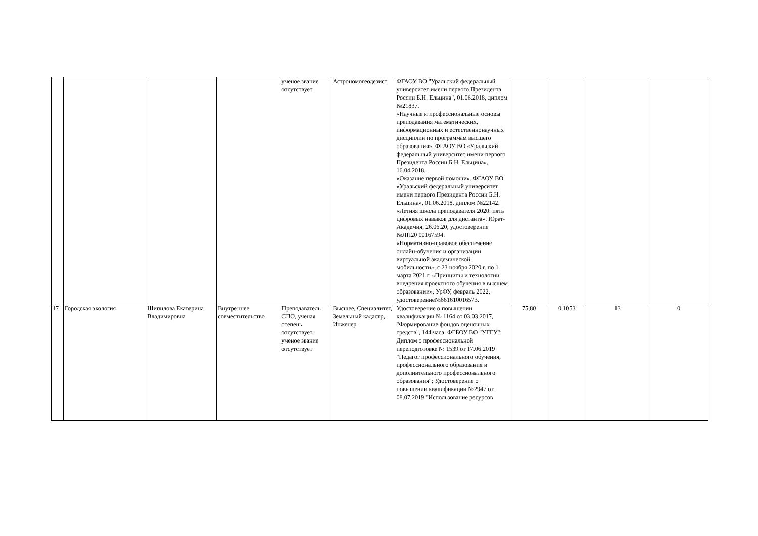| | | | | ученое звание отсутствует | Астрономогеодезист | ФГАОУ ВО "Уральский федеральный университет имени первого Президента России Б.Н. Ельцина", 01.06.2018, диплом №21837. «Научные и профессиональные основы преподавания математических, информационных и естественнонаучных дисциплин по программам высшего образования». ФГАОУ ВО «Уральский федеральный университет имени первого Президента России Б.Н. Ельцина», 16.04.2018. «Оказание первой помощи». ФГАОУ ВО «Уральский федеральный университет имени первого Президента России Б.Н. Ельцина», 01.06.2018, диплом №22142. «Летняя школа преподавателя 2020: пять цифровых навыков для дистанта». Юрат-Академия, 26.06.20, удостоверение №ЛП20 00167594. «Нормативно-правовое обеспечение онлайн-обучения и организации виртуальной академической мобильности», с 23 ноября 2020 г. по 1 марта 2021 г. «Принципы и технологии внедрения проектного обучения в высшем образовании», УрФУ, февраль 2022, удостоверение№661610016573. | | | | |
| 17 | Городская экология | Шипилова Екатерина Владимировна | Внутреннее совместительство | Преподаватель СПО, ученая степень отсутствует, ученое звание отсутствует | Высшее, Специалитет, Земельный кадастр, Инженер | Удостоверение о повышении квалификации № 1164 от 03.03.2017, "Формирование фондов оценочных средств", 144 часа, ФГБОУ ВО "УГГУ"; Диплом о профессиональной переподготовке № 1539 от 17.06.2019 "Педагог профессионального обучения, профессионального образования и дополнительного профессионального образования"; Удостоверение о повышении квалификации №2947 от 08.07.2019 "Использование ресурсов | 75,80 | 0,1053 | 13 | 0 |